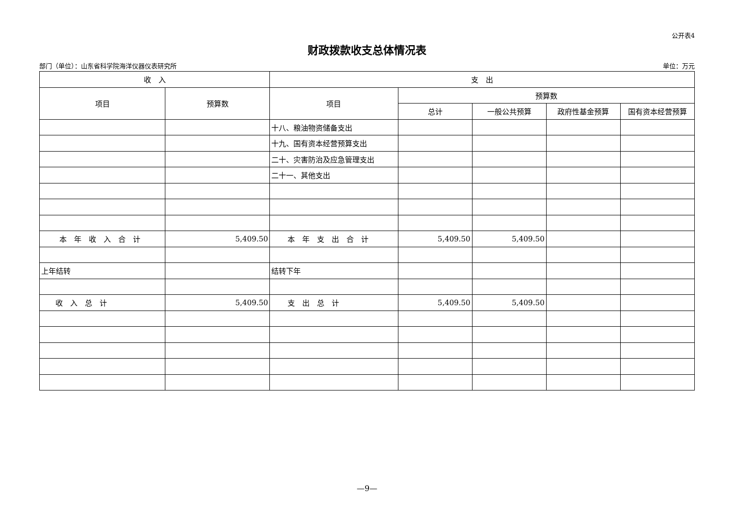公开表4
财政拨款收支总体情况表
部门（单位）：山东省科学院海洋仪器仪表研究所 单位：万元
| 收 入 | | 支 出 | | | | |
| --- | --- | --- | --- | --- | --- | --- |
| 项目 | 预算数 | 项目 | 预算数 | | | |
| | | | 总计 | 一般公共预算 | 政府性基金预算 | 国有资本经营预算 |
| | | 十八、粮油物资储备支出 | | | | |
| | | 十九、国有资本经营预算支出 | | | | |
| | | 二十、灾害防治及应急管理支出 | | | | |
| | | 二十一、其他支出 | | | | |
| 本 年 收 入 合 计 | 5,409.50 | 本 年 支 出 合 计 | 5,409.50 | 5,409.50 | | |
| 上年结转 | | 结转下年 | | | | |
| 收 入 总 计 | 5,409.50 | 支 出 总 计 | 5,409.50 | 5,409.50 | | |
—9—